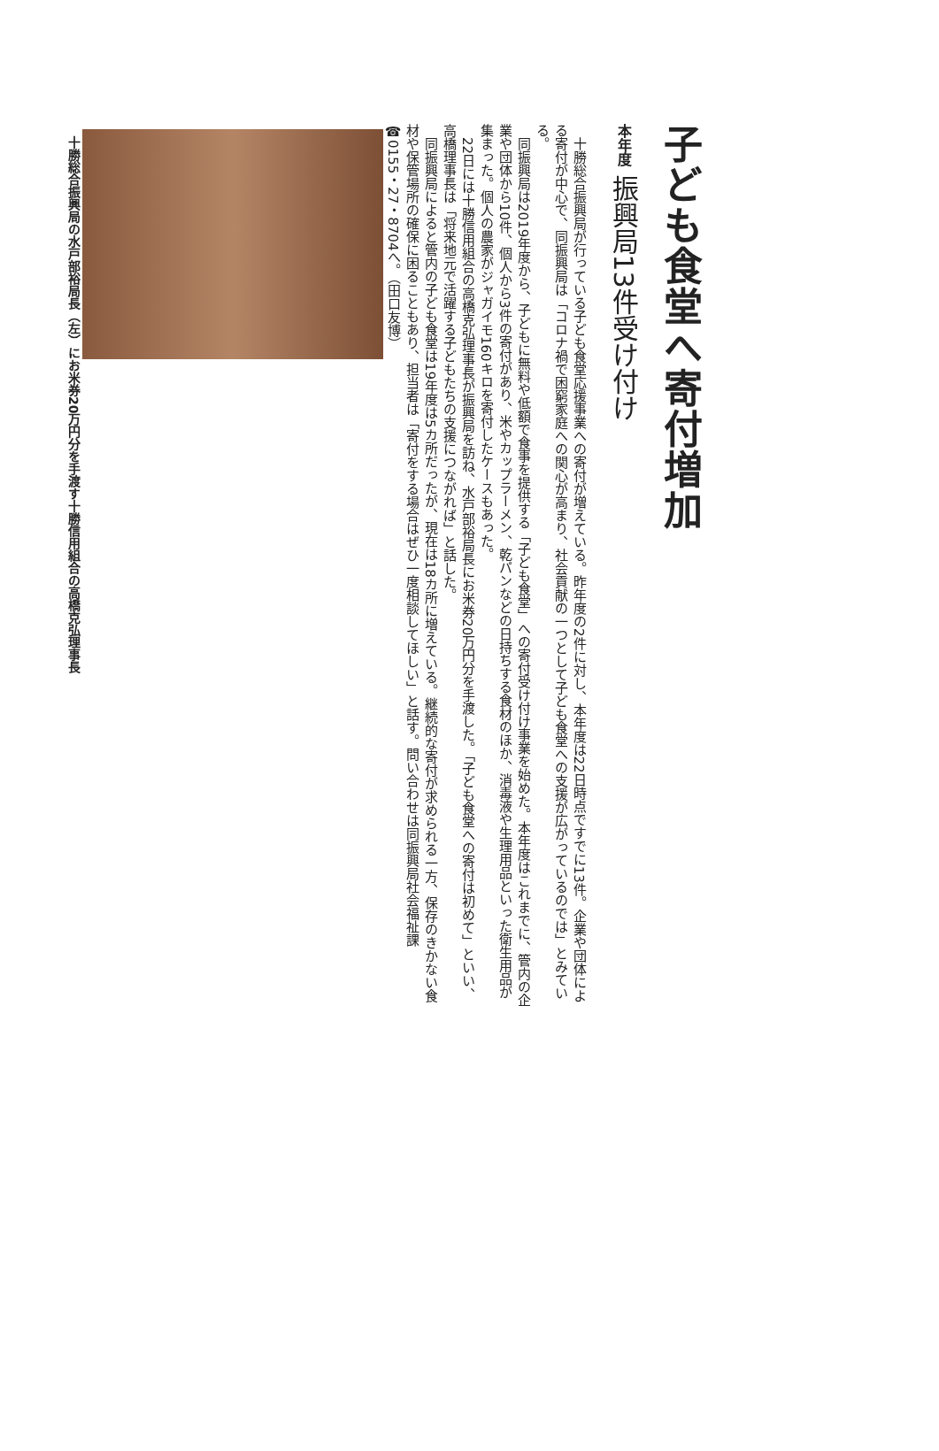子ども食堂へ寄付増加
本年度 振興局13件受け付け
十勝総合振興局が行っている子ども食堂応援事業への寄付が増えている。昨年度の2件に対し、本年度は22日時点ですでに13件。企業や団体による寄付が中心で、同振興局は「コロナ禍で困窮家庭への関心が高まり、社会貢献の一つとして子ども食堂への支援が広がっているのでは」とみている。
同振興局は2019年度から、子どもに無料や低額で食事を提供する「子ども食堂」への寄付受け付け事業を始めた。本年度はこれまでに、管内の企業や団体から10件、個人から3件の寄付があり、米やカップラーメン、乾パンなどの日持ちする食材のほか、消毒液や生理用品といった衛生用品が集まった。個人の農家がジャガイモ160キロを寄付したケースもあった。
22日には十勝信用組合の高橋克弘理事長が振興局を訪ね、水戸部裕局長にお米券20万円分を手渡した。「子ども食堂への寄付は初めて」といい、高橋理事長は「将来地元で活躍する子どもたちの支援につながれば」と話した。
同振興局によると管内の子ども食堂は19年度は5カ所だったが、現在は18カ所に増えている。継続的な寄付が求められる一方、保存のきかない食材や保管場所の確保に困ることもあり、担当者は「寄付をする場合はぜひ一度相談してほしい」と話す。問い合わせは同振興局社会福祉課☎0155・27・8704へ。（田口友博）
十勝総合振興局の水戸部裕局長（左）にお米券20万円分を手渡す十勝信用組合の高橋克弘理事長